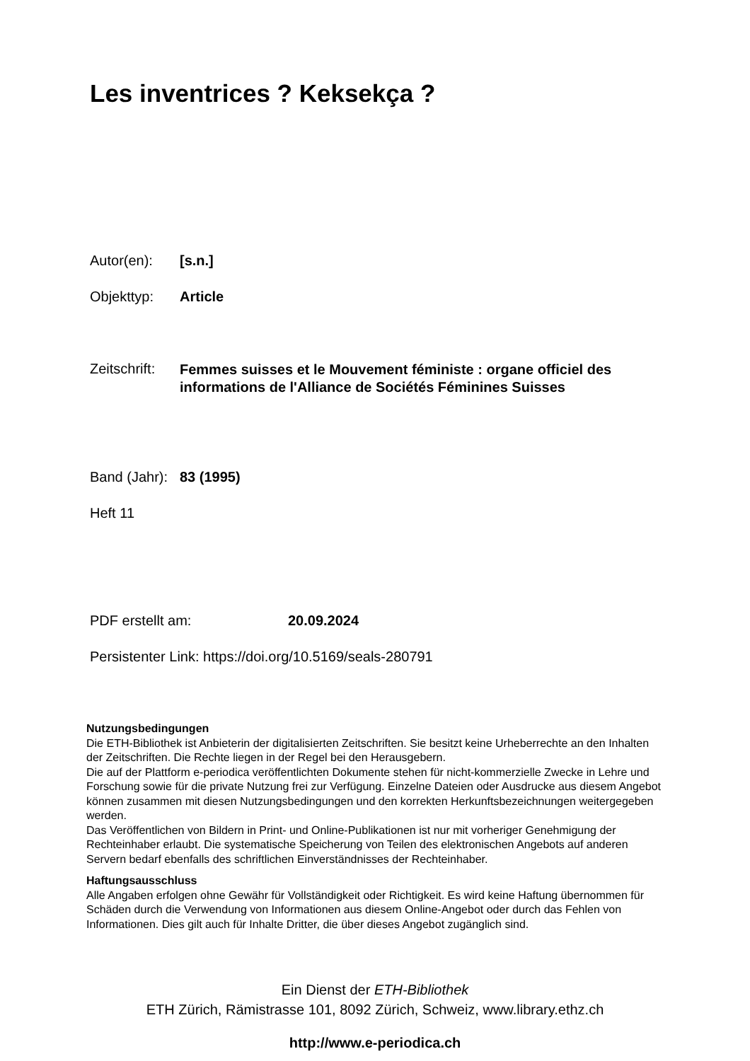Les inventrices ? Keksekça ?
Autor(en): [s.n.]
Objekttyp: Article
Zeitschrift: Femmes suisses et le Mouvement féministe : organe officiel des informations de l'Alliance de Sociétés Féminines Suisses
Band (Jahr): 83 (1995)
Heft 11
PDF erstellt am: 20.09.2024
Persistenter Link: https://doi.org/10.5169/seals-280791
Nutzungsbedingungen
Die ETH-Bibliothek ist Anbieterin der digitalisierten Zeitschriften. Sie besitzt keine Urheberrechte an den Inhalten der Zeitschriften. Die Rechte liegen in der Regel bei den Herausgebern.
Die auf der Plattform e-periodica veröffentlichten Dokumente stehen für nicht-kommerzielle Zwecke in Lehre und Forschung sowie für die private Nutzung frei zur Verfügung. Einzelne Dateien oder Ausdrucke aus diesem Angebot können zusammen mit diesen Nutzungsbedingungen und den korrekten Herkunftsbezeichnungen weitergegeben werden.
Das Veröffentlichen von Bildern in Print- und Online-Publikationen ist nur mit vorheriger Genehmigung der Rechteinhaber erlaubt. Die systematische Speicherung von Teilen des elektronischen Angebots auf anderen Servern bedarf ebenfalls des schriftlichen Einverständnisses der Rechteinhaber.
Haftungsausschluss
Alle Angaben erfolgen ohne Gewähr für Vollständigkeit oder Richtigkeit. Es wird keine Haftung übernommen für Schäden durch die Verwendung von Informationen aus diesem Online-Angebot oder durch das Fehlen von Informationen. Dies gilt auch für Inhalte Dritter, die über dieses Angebot zugänglich sind.
Ein Dienst der ETH-Bibliothek
ETH Zürich, Rämistrasse 101, 8092 Zürich, Schweiz, www.library.ethz.ch
http://www.e-periodica.ch